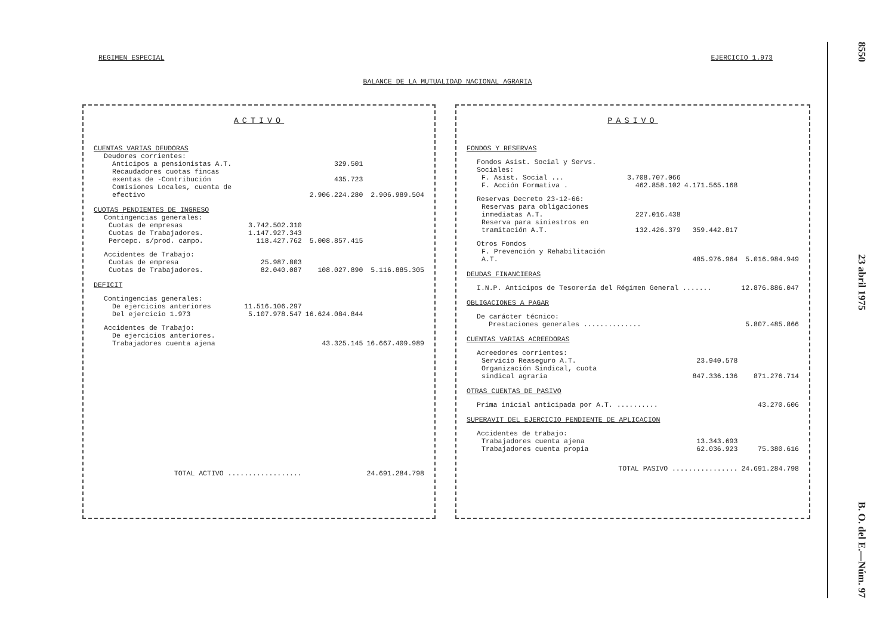REGIMEN ESPECIAL EJERCICIO 1.973
BALANCE DE LA MUTUALIDAD NACIONAL AGRARIA
ACTIVO
| CUENTAS VARIAS DEUDORAS | | | |
| Deudores corrientes: | | | |
| Anticipos a pensionistas A.T. | | 329.501 | |
| Recaudadores cuotas fincas exentas de -Contribución | | 435.723 | |
| Comisiones Locales, cuenta de efectivo | | 2.906.224.280 | 2.906.989.504 |
| CUOTAS PENDIENTES DE INGRESO | | | |
| Contingencias generales: | | | |
| Cuotas de empresas | 3.742.502.310 | | |
| Cuotas de Trabajadores. | 1.147.927.343 | | |
| Percepc. s/prod. campo. | 118.427.762 | 5.008.857.415 | |
| Accidentes de Trabajo: | | | |
| Cuotas de empresa | 25.987.803 | | |
| Cuotas de Trabajadores. | 82.040.087 | 108.027.890 | 5.116.885.305 |
| DEFICIT | | | |
| Contingencias generales: | | | |
| De ejercicios anteriores | 11.516.106.297 | | |
| Del ejercicio 1.973 | 5.107.978.547 | 16.624.084.844 | |
| Accidentes de Trabajo: | | | |
| De ejercicios anteriores. Trabajadores cuenta ajena | | 43.325.145 | 16.667.409.989 |
| TOTAL ACTIVO .................. | | | 24.691.284.798 |
PASIVO
| FONDOS Y RESERVAS | | | |
| Fondos Asist. Social y Servs. Sociales: | | | |
| F. Asist. Social ... | 3.708.707.066 | | |
| F. Acción Formativa . | 462.858.102 | 4.171.565.168 | |
| Reservas Decreto 23-12-66: | | | |
| Reservas para obligaciones inmediatas A.T. | 227.016.438 | | |
| Reserva para siniestros en tramitación A.T. | 132.426.379 | 359.442.817 | |
| Otros Fondos | | | |
| F. Prevención y Rehabilitación A.T. | | 485.976.964 | 5.016.984.949 |
| DEUDAS FINANCIERAS | | | |
| I.N.P. Anticipos de Tesorería del Régimen General ....... | | | 12.876.886.047 |
| OBLIGACIONES A PAGAR | | | |
| De carácter técnico: | | | |
| Prestaciones generales .............. | | | 5.807.485.866 |
| CUENTAS VARIAS ACREEDORAS | | | |
| Acreedores corrientes: | | | |
| Servicio Reaseguro A.T. | | 23.940.578 | |
| Organización Sindical, cuota sindical agraria | | 847.336.136 | 871.276.714 |
| OTRAS CUENTAS DE PASIVO | | | |
| Prima inicial anticipada por A.T. .......... | | | 43.270.606 |
| SUPERAVIT DEL EJERCICIO PENDIENTE DE APLICACION | | | |
| Accidentes de trabajo: | | | |
| Trabajadores cuenta ajena | | 13.343.693 | |
| Trabajadores cuenta propia | | 62.036.923 | 75.380.616 |
| TOTAL PASIVO ................ | | | 24.691.284.798 |
8550 23 abril 1975 B. O. del E.—Núm. 97